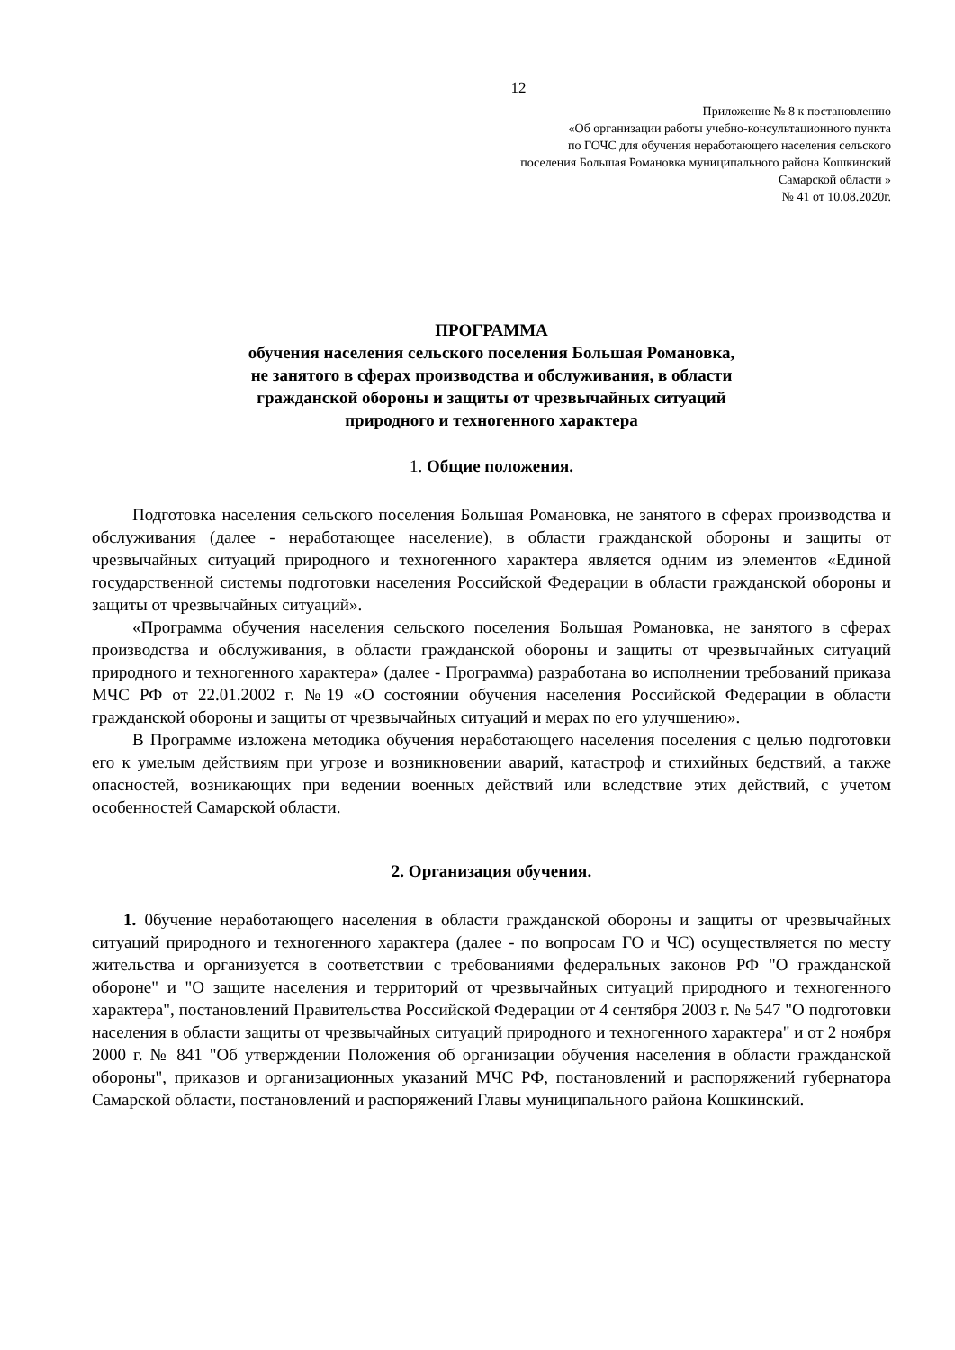12
Приложение № 8 к постановлению
«Об организации работы учебно-консультационного пункта
по ГОЧС для обучения неработающего населения сельского
поселения Большая Романовка муниципального района Кошкинский
Самарской области »
№ 41 от 10.08.2020г.
ПРОГРАММА
обучения населения сельского поселения Большая Романовка,
не занятого в сферах производства и обслуживания, в области
гражданской обороны и защиты от чрезвычайных ситуаций
природного и техногенного характера
1. Общие положения.
Подготовка населения сельского поселения Большая Романовка, не занятого в сферах производства и обслуживания (далее - неработающее население), в области гражданской обороны и защиты от чрезвычайных ситуаций природного и техногенного характера является одним из элементов «Единой государственной системы подготовки населения Российской Федерации в области гражданской обороны и защиты от чрезвычайных ситуаций».
«Программа обучения населения сельского поселения Большая Романовка, не занятого в сферах производства и обслуживания, в области гражданской обороны и защиты от чрезвычайных ситуаций природного и техногенного характера» (далее - Программа) разработана во исполнении требований приказа МЧС РФ от 22.01.2002 г. №19 «О состоянии обучения населения Российской Федерации в области гражданской обороны и защиты от чрезвычайных ситуаций и мерах по его улучшению».
В Программе изложена методика обучения неработающего населения поселения с целью подготовки его к умелым действиям при угрозе и возникновении аварий, катастроф и стихийных бедствий, а также опасностей, возникающих при ведении военных действий или вследствие этих действий, с учетом особенностей Самарской области.
2. Организация обучения.
1. 0бучение неработающего населения в области гражданской обороны и защиты от чрезвычайных ситуаций природного и техногенного характера (далее - по вопросам ГО и ЧС) осуществляется по месту жительства и организуется в соответствии с требованиями федеральных законов РФ "О гражданской обороне" и "О защите населения и территорий от чрезвычайных ситуаций природного и техногенного характера", постановлений Правительства Российской Федерации от 4 сентября 2003 г. № 547 "О подготовки населения в области защиты от чрезвычайных ситуаций природного и техногенного характера" и от 2 ноября 2000 г. № 841 "Об утверждении Положения об организации обучения населения в области гражданской обороны", приказов и организационных указаний МЧС РФ, постановлений и распоряжений губернатора Самарской области, постановлений и распоряжений Главы муниципального района Кошкинский.